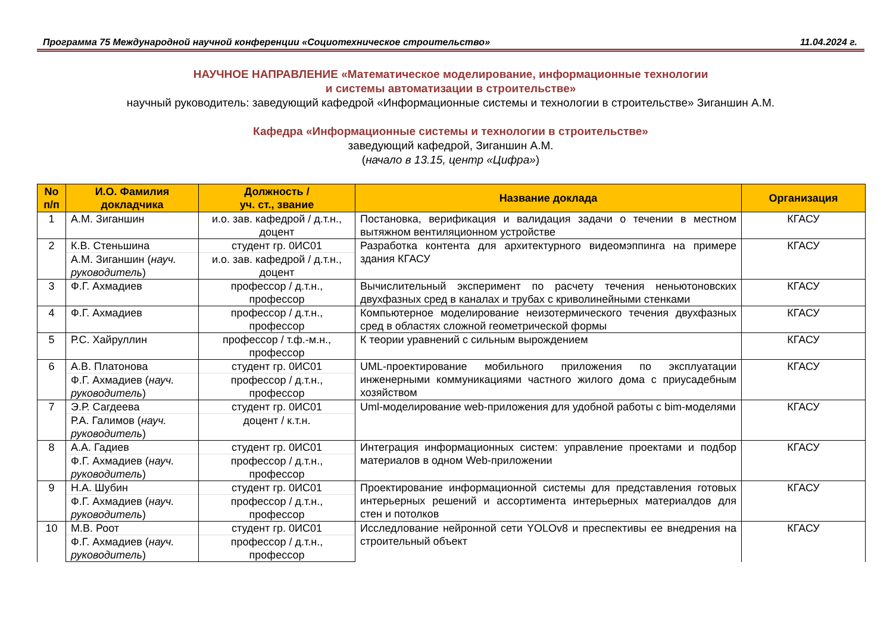Программа 75 Международной научной конференции «Социотехническое строительство» 11.04.2024 г.
НАУЧНОЕ НАПРАВЛЕНИЕ «Математическое моделирование, информационные технологии
и системы автоматизации в строительстве»
научный руководитель: заведующий кафедрой «Информационные системы и технологии в строительстве» Зиганшин А.М.
Кафедра «Информационные системы и технологии в строительстве»
заведующий кафедрой, Зиганшин А.М.
(начало в 13.15, центр «Цифра»)
| No п/п | И.О. Фамилия докладчика | Должность / уч. ст., звание | Название доклада | Организация |
| --- | --- | --- | --- | --- |
| 1 | А.М. Зиганшин | и.о. зав. кафедрой / д.т.н., доцент | Постановка, верификация и валидация задачи о течении в местном вытяжном вентиляционном устройстве | КГАСУ |
| 2 | К.В. Стеньшина | студент гр. 0ИС01 | Разработка контента для архитектурного видеомэппинга на примере здания КГАСУ | КГАСУ |
| | А.М. Зиганшин ( науч. руководитель ) | и.о. зав. кафедрой / д.т.н., доцент | | |
| 3 | Ф.Г. Ахмадиев | профессор / д.т.н., профессор | Вычислительный эксперимент по расчету течения неньютоновских двухфазных сред в каналах и трубах с криволинейными стенками | КГАСУ |
| 4 | Ф.Г. Ахмадиев | профессор / д.т.н., профессор | Компьютерное моделирование неизотермического течения двухфазных сред в областях сложной геометрической формы | КГАСУ |
| 5 | Р.С. Хайруллин | профессор / т.ф.-м.н., профессор | К теории уравнений с сильным вырождением | КГАСУ |
| 6 | А.В. Платонова | студент гр. 0ИС01 | UML-проектирование мобильного приложения по эксплуатации инженерными коммуникациями частного жилого дома с приусадебным хозяйством | КГАСУ |
| | Ф.Г. Ахмадиев ( науч. руководитель ) | профессор / д.т.н., профессор | | |
| 7 | Э.Р. Сагдеева | студент гр. 0ИС01 | Uml-моделирование web-приложения для удобной работы с bim-моделями | КГАСУ |
| | Р.А. Галимов ( науч. руководитель ) | доцент / к.т.н. | | |
| 8 | А.А. Гадиев | студент гр. 0ИС01 | Интеграция информационных систем: управление проектами и подбор материалов в одном Web-приложении | КГАСУ |
| | Ф.Г. Ахмадиев ( науч. руководитель ) | профессор / д.т.н., профессор | | |
| 9 | Н.А. Шубин | студент гр. 0ИС01 | Проектирование информационной системы для представления готовых интерьерных решений и ассортимента интерьерных материалдов для стен и потолков | КГАСУ |
| | Ф.Г. Ахмадиев ( науч. руководитель ) | профессор / д.т.н., профессор | | |
| 10 | М.В. Роот | студент гр. 0ИС01 | Исследлование нейронной сети YOLOv8 и преспективы ее внедрения на строительный объект | КГАСУ |
| | Ф.Г. Ахмадиев ( науч. руководитель ) | профессор / д.т.н., профессор | | |